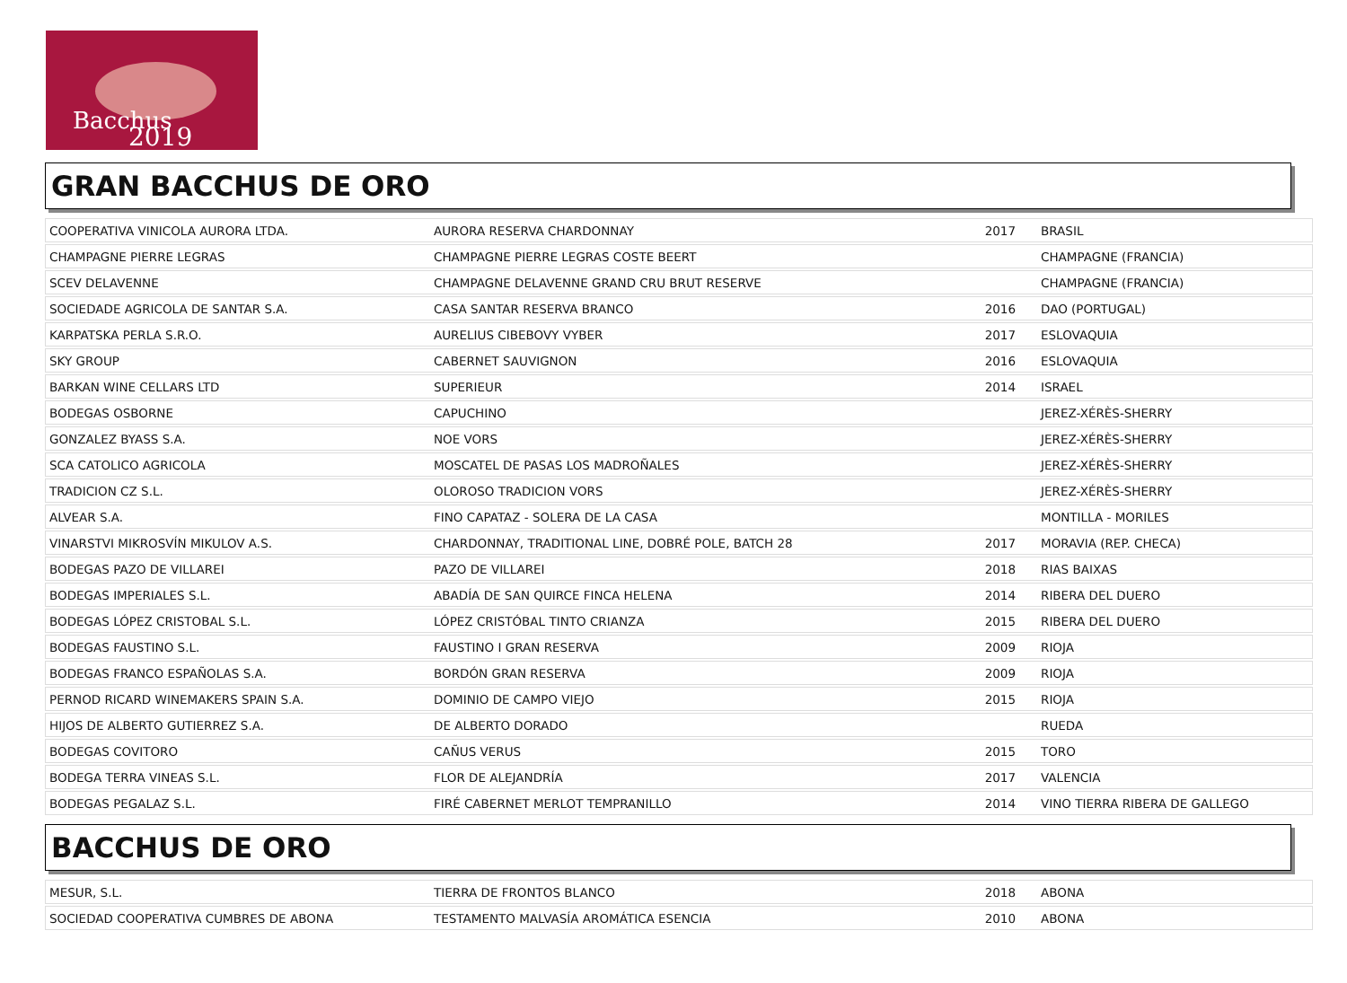Bacchus
2019
GRAN BACCHUS DE ORO
| COOPERATIVA VINICOLA AURORA LTDA. | AURORA RESERVA CHARDONNAY | 2017 | BRASIL |
| CHAMPAGNE PIERRE LEGRAS | CHAMPAGNE PIERRE LEGRAS COSTE BEERT | | CHAMPAGNE (FRANCIA) |
| SCEV DELAVENNE | CHAMPAGNE DELAVENNE GRAND CRU BRUT RESERVE | | CHAMPAGNE (FRANCIA) |
| SOCIEDADE AGRICOLA DE SANTAR S.A. | CASA SANTAR RESERVA BRANCO | 2016 | DAO (PORTUGAL) |
| KARPATSKA PERLA S.R.O. | AURELIUS CIBEBOVY VYBER | 2017 | ESLOVAQUIA |
| SKY GROUP | CABERNET SAUVIGNON | 2016 | ESLOVAQUIA |
| BARKAN WINE CELLARS LTD | SUPERIEUR | 2014 | ISRAEL |
| BODEGAS OSBORNE | CAPUCHINO | | JEREZ-XÉRÈS-SHERRY |
| GONZALEZ BYASS S.A. | NOE VORS | | JEREZ-XÉRÈS-SHERRY |
| SCA CATOLICO AGRICOLA | MOSCATEL DE PASAS LOS MADROÑALES | | JEREZ-XÉRÈS-SHERRY |
| TRADICION CZ S.L. | OLOROSO TRADICION VORS | | JEREZ-XÉRÈS-SHERRY |
| ALVEAR S.A. | FINO CAPATAZ - SOLERA DE LA CASA | | MONTILLA - MORILES |
| VINARSTVI MIKROSVÍN MIKULOV A.S. | CHARDONNAY, TRADITIONAL LINE, DOBRÉ POLE, BATCH 28 | 2017 | MORAVIA (REP. CHECA) |
| BODEGAS PAZO DE VILLAREI | PAZO DE VILLAREI | 2018 | RIAS BAIXAS |
| BODEGAS IMPERIALES S.L. | ABADÍA DE SAN QUIRCE FINCA HELENA | 2014 | RIBERA DEL DUERO |
| BODEGAS LÓPEZ CRISTOBAL S.L. | LÓPEZ CRISTÓBAL TINTO CRIANZA | 2015 | RIBERA DEL DUERO |
| BODEGAS FAUSTINO S.L. | FAUSTINO I GRAN RESERVA | 2009 | RIOJA |
| BODEGAS FRANCO ESPAÑOLAS S.A. | BORDÓN GRAN RESERVA | 2009 | RIOJA |
| PERNOD RICARD WINEMAKERS SPAIN S.A. | DOMINIO DE CAMPO VIEJO | 2015 | RIOJA |
| HIJOS DE ALBERTO GUTIERREZ S.A. | DE ALBERTO DORADO | | RUEDA |
| BODEGAS COVITORO | CAÑUS VERUS | 2015 | TORO |
| BODEGA TERRA VINEAS S.L. | FLOR DE ALEJANDRÍA | 2017 | VALENCIA |
| BODEGAS PEGALAZ S.L. | FIRÉ CABERNET MERLOT TEMPRANILLO | 2014 | VINO TIERRA RIBERA DE GALLEGO |
BACCHUS DE ORO
| MESUR, S.L. | TIERRA DE FRONTOS BLANCO | 2018 | ABONA |
| SOCIEDAD COOPERATIVA CUMBRES DE ABONA | TESTAMENTO MALVASÍA AROMÁTICA ESENCIA | 2010 | ABONA |